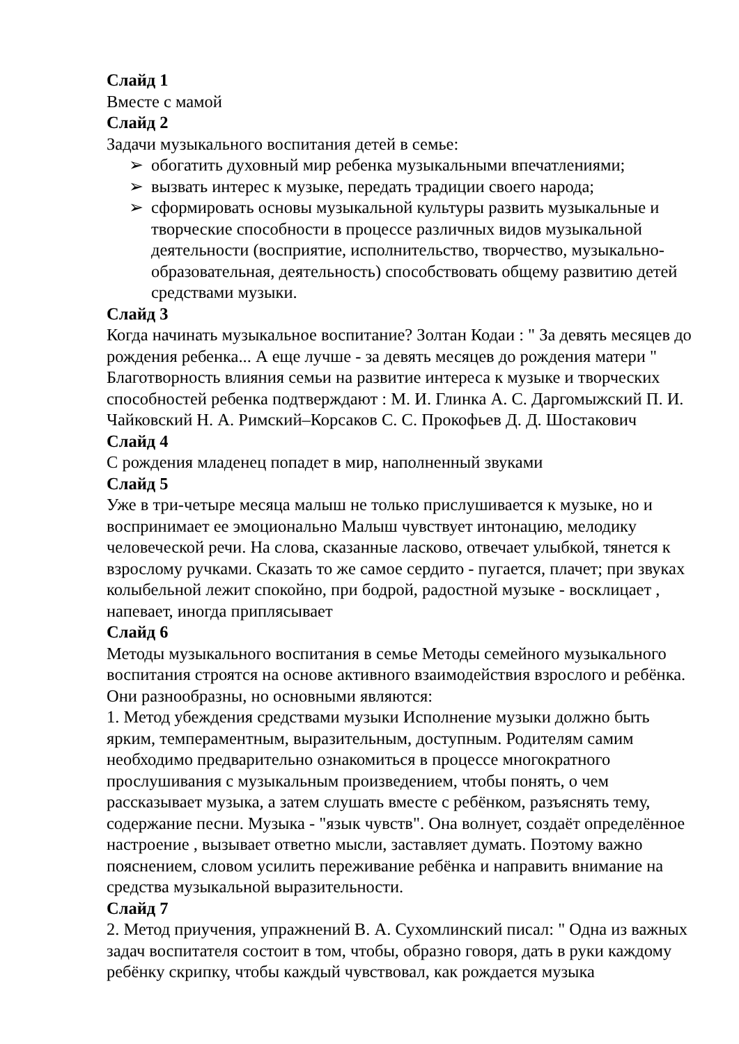Слайд 1
Вместе с мамой
Слайд 2
Задачи музыкального воспитания детей в семье:
➢ обогатить духовный мир ребенка музыкальными впечатлениями;
➢ вызвать интерес к музыке, передать традиции своего народа;
➢ сформировать основы музыкальной культуры развить музыкальные и творческие способности в процессе различных видов музыкальной деятельности (восприятие, исполнительство, творчество, музыкально-образовательная, деятельность) способствовать общему развитию детей средствами музыки.
Слайд 3
Когда начинать музыкальное воспитание? Золтан Кодаи : " За девять месяцев до рождения ребенка... А еще лучше - за девять месяцев до рождения матери " Благотворность влияния семьи на развитие интереса к музыке и творческих способностей ребенка подтверждают : М. И. Глинка А. С. Даргомыжский П. И. Чайковский Н. А. Римский–Корсаков С. С. Прокофьев Д. Д. Шостакович
Слайд 4
С рождения младенец попадет в мир, наполненный звуками
Слайд 5
Уже в три-четыре месяца малыш не только прислушивается к музыке, но и воспринимает ее эмоционально Малыш чувствует интонацию, мелодику человеческой речи. На слова, сказанные ласково, отвечает улыбкой, тянется к взрослому ручками. Сказать то же самое сердито - пугается, плачет; при звуках колыбельной лежит спокойно, при бодрой, радостной музыке - восклицает , напевает, иногда приплясывает
Слайд 6
Методы музыкального воспитания в семье Методы семейного музыкального воспитания строятся на основе активного взаимодействия взрослого и ребёнка. Они разнообразны, но основными являются:
1. Метод убеждения средствами музыки Исполнение музыки должно быть ярким, темпераментным, выразительным, доступным. Родителям самим необходимо предварительно ознакомиться в процессе многократного прослушивания с музыкальным произведением, чтобы понять, о чем рассказывает музыка, а затем слушать вместе с ребёнком, разъяснять тему, содержание песни. Музыка - "язык чувств". Она волнует, создаёт определённое настроение , вызывает ответно мысли, заставляет думать. Поэтому важно пояснением, словом усилить переживание ребёнка и направить внимание на средства музыкальной выразительности.
Слайд 7
2. Метод приучения, упражнений В. А. Сухомлинский писал: " Одна из важных задач воспитателя состоит в том, чтобы, образно говоря, дать в руки каждому ребёнку скрипку, чтобы каждый чувствовал, как рождается музыка